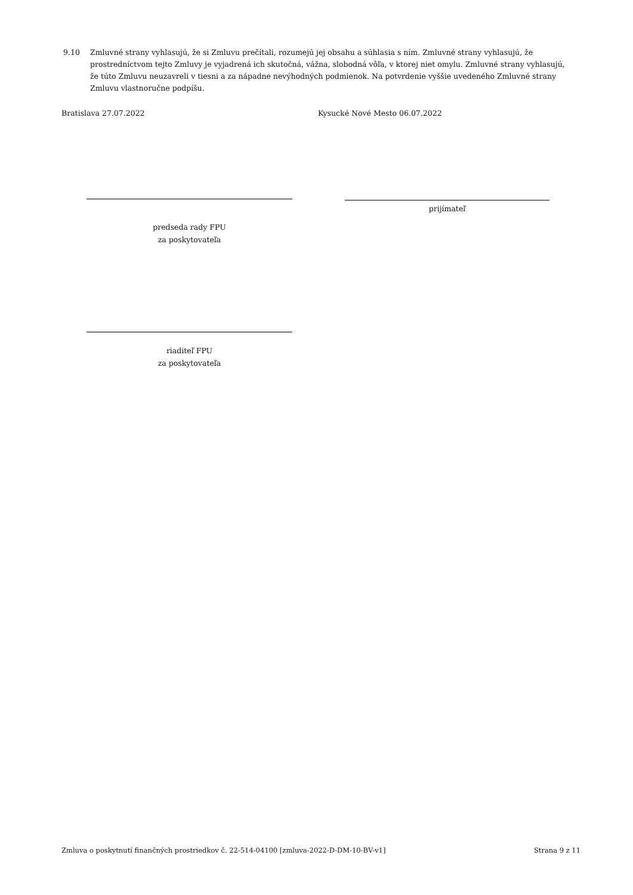9.10 Zmluvné strany vyhlasujú, že si Zmluvu prečítali, rozumejú jej obsahu a súhlasia s ním. Zmluvné strany vyhlasujú, že prostredníctvom tejto Zmluvy je vyjadrená ich skutočná, vážna, slobodná vôľa, v ktorej niet omylu. Zmluvné strany vyhlasujú, že túto Zmluvu neuzavreli v tiesni a za nápadne nevýhodných podmienok. Na potvrdenie vyššie uvedeného Zmluvné strany Zmluvu vlastnoručne podpíšu.
Bratislava 27.07.2022 Kysucké Nové Mesto 06.07.2022
predseda rady FPU
za poskytovateľa
prijímateľ
riaditeľ FPU
za poskytovateľa
Zmluva o poskytnutí finančných prostriedkov č. 22-514-04100 [zmluva-2022-D-DM-10-BV-v1]
Strana 9 z 11